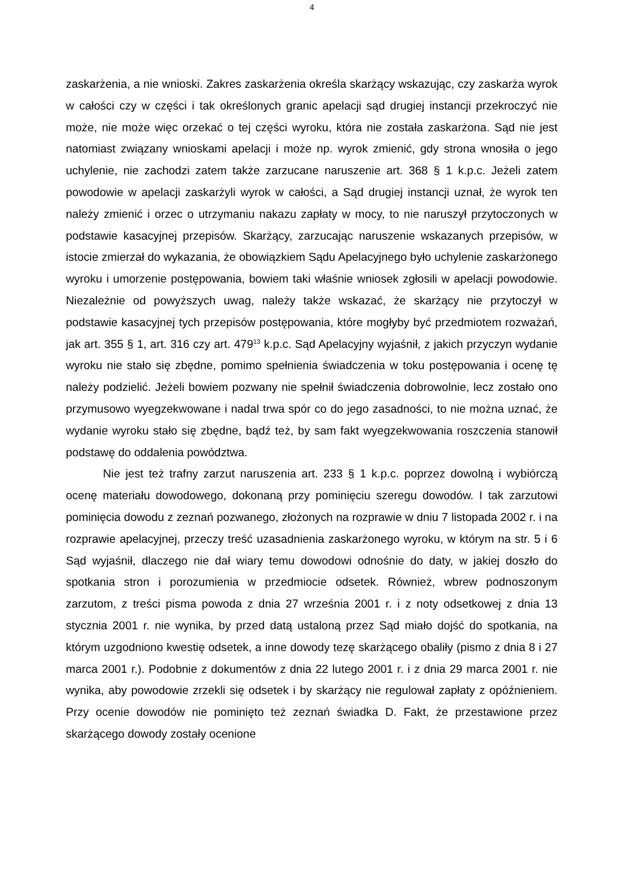4
zaskarżenia, a nie wnioski. Zakres zaskarżenia określa skarżący wskazując, czy zaskarża wyrok w całości czy w części i tak określonych granic apelacji sąd drugiej instancji przekroczyć nie może, nie może więc orzekać o tej części wyroku, która nie została zaskarżona. Sąd nie jest natomiast związany wnioskami apelacji i może np. wyrok zmienić, gdy strona wnosiła o jego uchylenie, nie zachodzi zatem także zarzucane naruszenie art. 368 § 1 k.p.c. Jeżeli zatem powodowie w apelacji zaskarżyli wyrok w całości, a Sąd drugiej instancji uznał, że wyrok ten należy zmienić i orzec o utrzymaniu nakazu zapłaty w mocy, to nie naruszył przytoczonych w podstawie kasacyjnej przepisów. Skarżący, zarzucając naruszenie wskazanych przepisów, w istocie zmierzał do wykazania, że obowiązkiem Sądu Apelacyjnego było uchylenie zaskarżonego wyroku i umorzenie postępowania, bowiem taki właśnie wniosek zgłosili w apelacji powodowie. Niezależnie od powyższych uwag, należy także wskazać, że skarżący nie przytoczył w podstawie kasacyjnej tych przepisów postępowania, które mogłyby być przedmiotem rozważań, jak art. 355 § 1, art. 316 czy art. 479<sup>13</sup> k.p.c. Sąd Apelacyjny wyjaśnił, z jakich przyczyn wydanie wyroku nie stało się zbędne, pomimo spełnienia świadczenia w toku postępowania i ocenę tę należy podzielić. Jeżeli bowiem pozwany nie spełnił świadczenia dobrowolnie, lecz zostało ono przymusowo wyegzekwowane i nadal trwa spór co do jego zasadności, to nie można uznać, że wydanie wyroku stało się zbędne, bądź też, by sam fakt wyegzekwowania roszczenia stanowił podstawę do oddalenia powództwa.
Nie jest też trafny zarzut naruszenia art. 233 § 1 k.p.c. poprzez dowolną i wybiórczą ocenę materiału dowodowego, dokonaną przy pominięciu szeregu dowodów. I tak zarzutowi pominięcia dowodu z zeznań pozwanego, złożonych na rozprawie w dniu 7 listopada 2002 r. i na rozprawie apelacyjnej, przeczy treść uzasadnienia zaskarżonego wyroku, w którym na str. 5 i 6 Sąd wyjaśnił, dlaczego nie dał wiary temu dowodowi odnośnie do daty, w jakiej doszło do spotkania stron i porozumienia w przedmiocie odsetek. Również, wbrew podnoszonym zarzutom, z treści pisma powoda z dnia 27 września 2001 r. i z noty odsetkowej z dnia 13 stycznia 2001 r. nie wynika, by przed datą ustaloną przez Sąd miało dojść do spotkania, na którym uzgodniono kwestię odsetek, a inne dowody tezę skarżącego obaliły (pismo z dnia 8 i 27 marca 2001 r.). Podobnie z dokumentów z dnia 22 lutego 2001 r. i z dnia 29 marca 2001 r. nie wynika, aby powodowie zrzekli się odsetek i by skarżący nie regulował zapłaty z opóźnieniem. Przy ocenie dowodów nie pominięto też zeznań świadka D. Fakt, że przestawione przez skarżącego dowody zostały ocenione